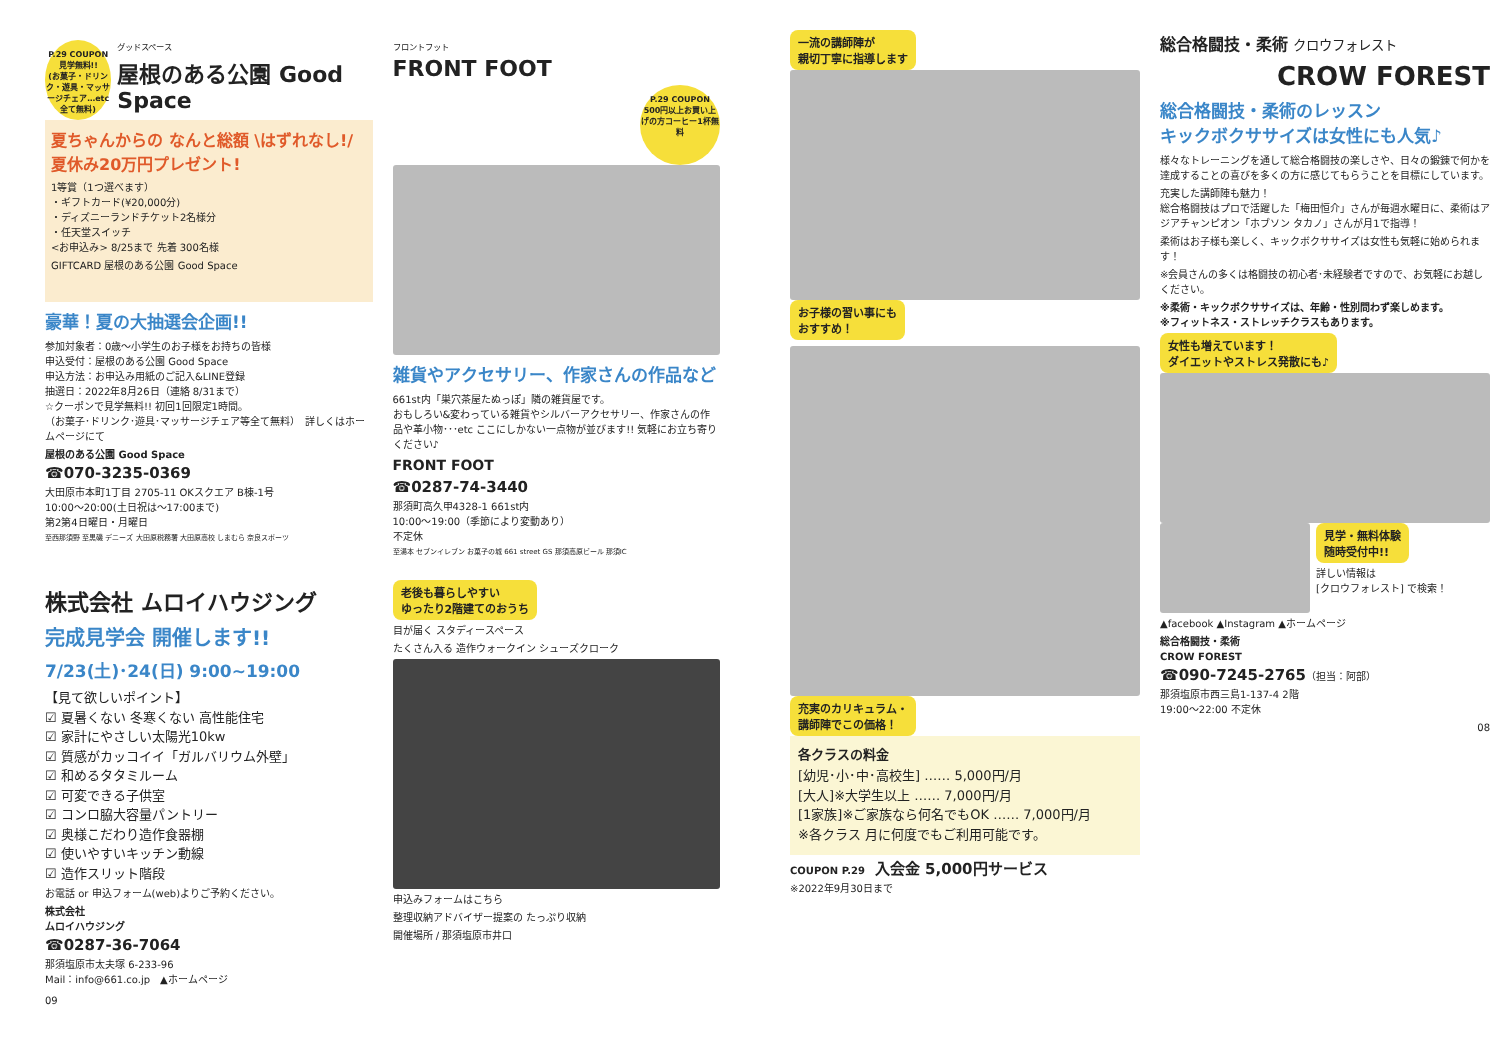P.29 COUPON
見学無料!!
(お菓子・ドリンク・遊具・マッサージチェア…etc全て無料)
グッドスペース
屋根のある公園 Good Space
夏ちゃんからの なんと総額 \はずれなし!/
夏休み20万円プレゼント!
1等賞（1つ選べます）
・ギフトカード(¥20,000分)
・ディズニーランドチケット2名様分
・任天堂スイッチ
<お申込み> 8/25まで 先着 300名様
GIFTCARD 屋根のある公園 Good Space
豪華！夏の大抽選会企画!!
参加対象者：0歳～小学生のお子様をお持ちの皆様
申込受付：屋根のある公園 Good Space
申込方法：お申込み用紙のご記入&LINE登録
抽選日：2022年8月26日（連絡 8/31まで）
☆クーポンで見学無料!! 初回1回限定1時間。
（お菓子･ドリンク･遊具･マッサージチェア等全て無料）　詳しくはホームページにて
屋根のある公園 Good Space
☎070-3235-0369
大田原市本町1丁目 2705-11 OKスクエア B棟-1号
10:00～20:00(土日祝は～17:00まで)
第2第4日曜日・月曜日
至西那須野 至黒磯 デニーズ 大田原税務署 大田原高校 しまむら 奈良スポーツ
フロントフット
FRONT FOOT
P.29 COUPON
500円以上お買い上げの方コーヒー1杯無料
雑貨やアクセサリー、作家さんの作品など
661st内「巣穴茶屋たぬっぽ」隣の雑貨屋です。
おもしろい&変わっている雑貨やシルバーアクセサリー、作家さんの作品や革小物･･･etc ここにしかない一点物が並びます!! 気軽にお立ち寄りください♪
FRONT FOOT
☎0287-74-3440
那須町高久甲4328-1 661st内
10:00～19:00（季節により変動あり）
不定休
至湯本 セブンイレブン お菓子の城 661 street GS 那須高原ビール 那須IC
株式会社 ムロイハウジング
完成見学会 開催します!!
7/23(土)･24(日) 9:00~19:00
【見て欲しいポイント】
☑ 夏暑くない 冬寒くない 高性能住宅
☑ 家計にやさしい太陽光10kw
☑ 質感がカッコイイ「ガルバリウム外壁」
☑ 和めるタタミルーム
☑ 可変できる子供室
☑ コンロ脇大容量パントリー
☑ 奥様こだわり造作食器棚
☑ 使いやすいキッチン動線
☑ 造作スリット階段
お電話 or 申込フォーム(web)よりご予約ください。
株式会社
ムロイハウジング
☎0287-36-7064
那須塩原市太夫塚 6-233-96
Mail：info@661.co.jp　▲ホームページ
老後も暮らしやすい
ゆったり2階建てのおうち
目が届く スタディースペース
たくさん入る 造作ウォークイン シューズクローク
申込みフォームはこちら
整理収納アドバイザー提案の たっぷり収納
開催場所 / 那須塩原市井口
09
一流の講師陣が
親切丁寧に指導します
お子様の習い事にも
おすすめ！
充実のカリキュラム・
講師陣でこの価格！
各クラスの料金
[幼児･小･中･高校生] …… 5,000円/月
[大人]※大学生以上 …… 7,000円/月
[1家族]※ご家族なら何名でもOK …… 7,000円/月
※各クラス 月に何度でもご利用可能です。
COUPON P.29　入会金 5,000円サービス
※2022年9月30日まで
総合格闘技・柔術 クロウフォレスト
CROW FOREST
総合格闘技・柔術のレッスン
キックボクササイズは女性にも人気♪
様々なトレーニングを通して総合格闘技の楽しさや、日々の鍛錬で何かを達成することの喜びを多くの方に感じてもらうことを目標にしています。
充実した講師陣も魅力！
総合格闘技はプロで活躍した「梅田恒介」さんが毎週水曜日に、柔術はアジアチャンピオン「ホブソン タカノ」さんが月1で指導！
柔術はお子様も楽しく、キックボクササイズは女性も気軽に始められます！
※会員さんの多くは格闘技の初心者･未経験者ですので、お気軽にお越しください。
※柔術・キックボクササイズは、年齢・性別問わず楽しめます。
※フィットネス・ストレッチクラスもあります。
女性も増えています！
ダイエットやストレス発散にも♪
見学・無料体験
随時受付中!!
詳しい情報は
[クロウフォレスト] で検索！
▲facebook ▲Instagram ▲ホームページ
総合格闘技・柔術
CROW FOREST
☎090-7245-2765（担当：阿部）
那須塩原市西三島1-137-4 2階
19:00～22:00 不定休
08